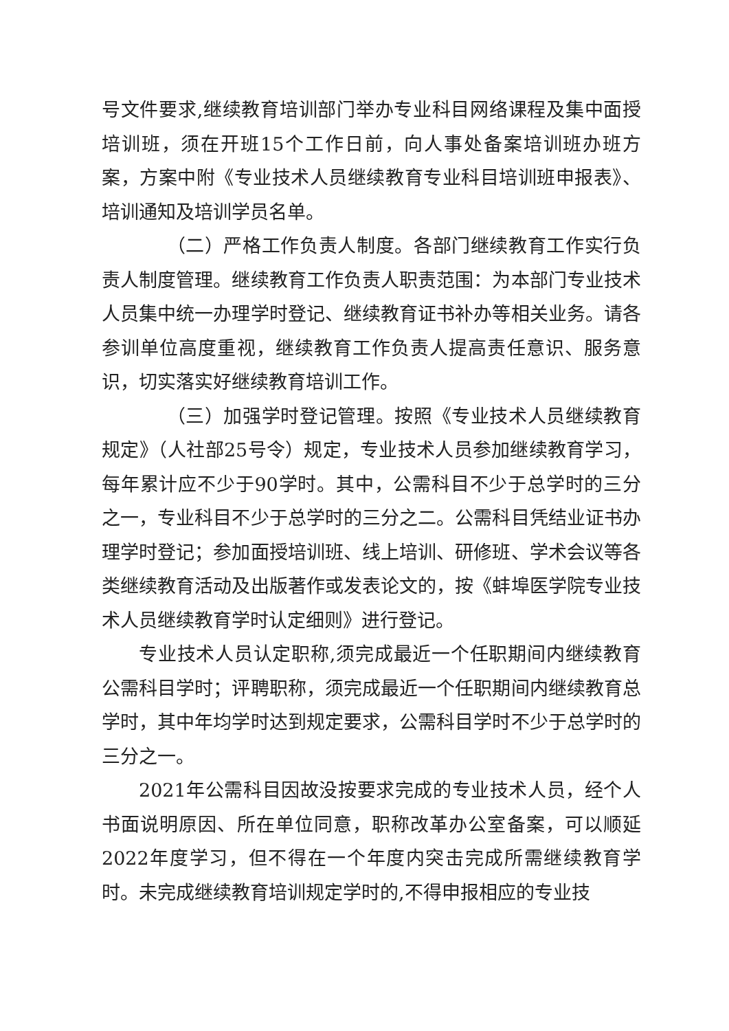号文件要求,继续教育培训部门举办专业科目网络课程及集中面授培训班，须在开班15个工作日前，向人事处备案培训班办班方案，方案中附《专业技术人员继续教育专业科目培训班申报表》、培训通知及培训学员名单。
（二）严格工作负责人制度。各部门继续教育工作实行负责人制度管理。继续教育工作负责人职责范围：为本部门专业技术人员集中统一办理学时登记、继续教育证书补办等相关业务。请各参训单位高度重视，继续教育工作负责人提高责任意识、服务意识，切实落实好继续教育培训工作。
（三）加强学时登记管理。按照《专业技术人员继续教育规定》（人社部25号令）规定，专业技术人员参加继续教育学习，每年累计应不少于90学时。其中，公需科目不少于总学时的三分之一，专业科目不少于总学时的三分之二。公需科目凭结业证书办理学时登记；参加面授培训班、线上培训、研修班、学术会议等各类继续教育活动及出版著作或发表论文的，按《蚌埠医学院专业技术人员继续教育学时认定细则》进行登记。
专业技术人员认定职称,须完成最近一个任职期间内继续教育公需科目学时；评聘职称，须完成最近一个任职期间内继续教育总学时，其中年均学时达到规定要求，公需科目学时不少于总学时的三分之一。
2021年公需科目因故没按要求完成的专业技术人员，经个人书面说明原因、所在单位同意，职称改革办公室备案，可以顺延2022年度学习，但不得在一个年度内突击完成所需继续教育学时。未完成继续教育培训规定学时的,不得申报相应的专业技